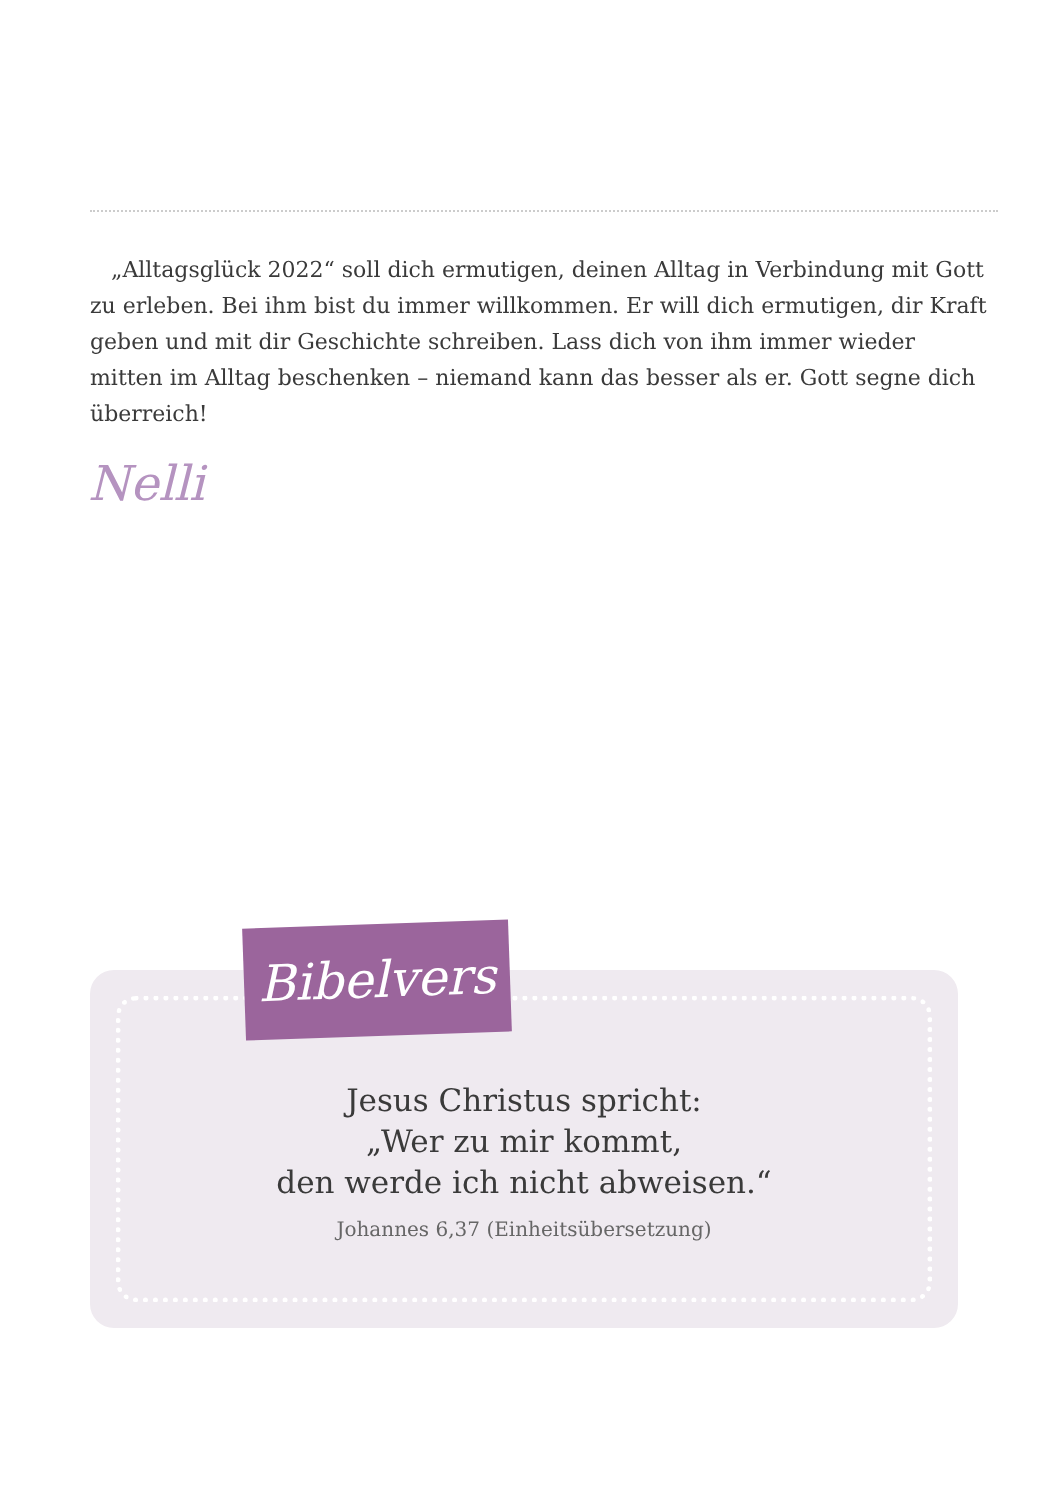„Alltagsglück 2022“ soll dich ermutigen, deinen Alltag in Verbindung mit Gott zu erleben. Bei ihm bist du immer willkommen. Er will dich ermutigen, dir Kraft geben und mit dir Geschichte schreiben. Lass dich von ihm immer wieder mitten im Alltag beschenken – niemand kann das besser als er. Gott segne dich überreich!
Nelli
Bibelvers
Jesus Christus spricht:
„Wer zu mir kommt,
den werde ich nicht abweisen.“
Johannes 6,37 (Einheitsübersetzung)